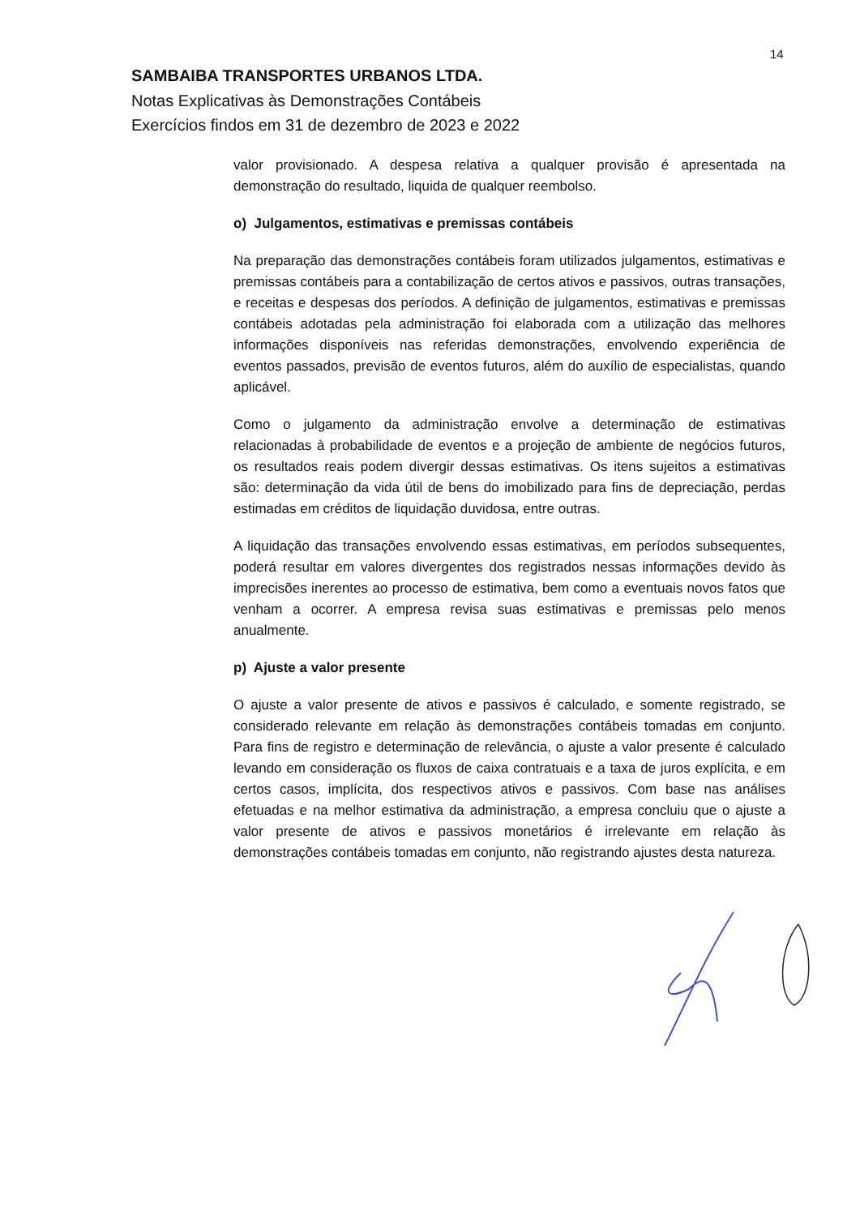14
SAMBAIBA TRANSPORTES URBANOS LTDA.
Notas Explicativas às Demonstrações Contábeis
Exercícios findos em 31 de dezembro de 2023 e 2022
valor provisionado. A despesa relativa a qualquer provisão é apresentada na demonstração do resultado, liquida de qualquer reembolso.
o) Julgamentos, estimativas e premissas contábeis
Na preparação das demonstrações contábeis foram utilizados julgamentos, estimativas e premissas contábeis para a contabilização de certos ativos e passivos, outras transações, e receitas e despesas dos períodos. A definição de julgamentos, estimativas e premissas contábeis adotadas pela administração foi elaborada com a utilização das melhores informações disponíveis nas referidas demonstrações, envolvendo experiência de eventos passados, previsão de eventos futuros, além do auxílio de especialistas, quando aplicável.
Como o julgamento da administração envolve a determinação de estimativas relacionadas à probabilidade de eventos e a projeção de ambiente de negócios futuros, os resultados reais podem divergir dessas estimativas. Os itens sujeitos a estimativas são: determinação da vida útil de bens do imobilizado para fins de depreciação, perdas estimadas em créditos de liquidação duvidosa, entre outras.
A liquidação das transações envolvendo essas estimativas, em períodos subsequentes, poderá resultar em valores divergentes dos registrados nessas informações devido às imprecisões inerentes ao processo de estimativa, bem como a eventuais novos fatos que venham a ocorrer. A empresa revisa suas estimativas e premissas pelo menos anualmente.
p) Ajuste a valor presente
O ajuste a valor presente de ativos e passivos é calculado, e somente registrado, se considerado relevante em relação às demonstrações contábeis tomadas em conjunto. Para fins de registro e determinação de relevância, o ajuste a valor presente é calculado levando em consideração os fluxos de caixa contratuais e a taxa de juros explícita, e em certos casos, implícita, dos respectivos ativos e passivos. Com base nas análises efetuadas e na melhor estimativa da administração, a empresa concluiu que o ajuste a valor presente de ativos e passivos monetários é irrelevante em relação às demonstrações contábeis tomadas em conjunto, não registrando ajustes desta natureza.